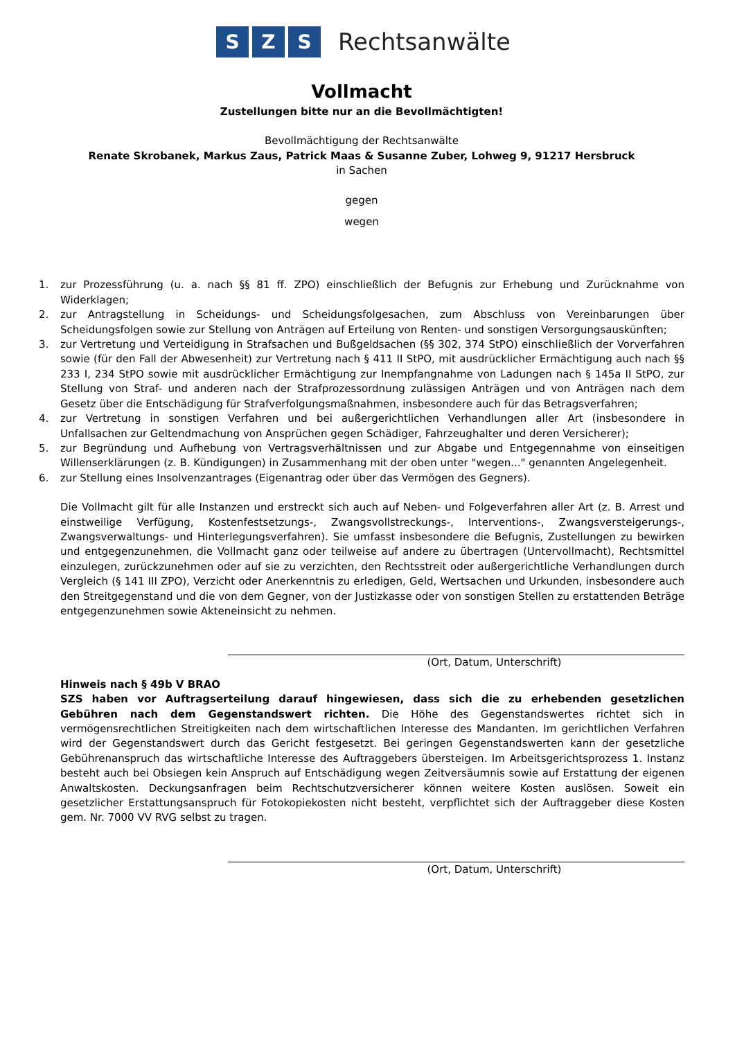S Z S Rechtsanwälte
Vollmacht
Zustellungen bitte nur an die Bevollmächtigten!
Bevollmächtigung der Rechtsanwälte
Renate Skrobanek, Markus Zaus, Patrick Maas & Susanne Zuber, Lohweg 9, 91217 Hersbruck
in Sachen
gegen
wegen
1. zur Prozessführung (u. a. nach §§ 81 ff. ZPO) einschließlich der Befugnis zur Erhebung und Zurücknahme von Widerklagen;
2. zur Antragstellung in Scheidungs- und Scheidungsfolgesachen, zum Abschluss von Vereinbarungen über Scheidungsfolgen sowie zur Stellung von Anträgen auf Erteilung von Renten- und sonstigen Versorgungsauskünften;
3. zur Vertretung und Verteidigung in Strafsachen und Bußgeldsachen (§§ 302, 374 StPO) einschließlich der Vorverfahren sowie (für den Fall der Abwesenheit) zur Vertretung nach § 411 II StPO, mit ausdrücklicher Ermächtigung auch nach §§ 233 I, 234 StPO sowie mit ausdrücklicher Ermächtigung zur Inempfangnahme von Ladungen nach § 145a II StPO, zur Stellung von Straf- und anderen nach der Strafprozessordnung zulässigen Anträgen und von Anträgen nach dem Gesetz über die Entschädigung für Strafverfolgungsmaßnahmen, insbesondere auch für das Betragsverfahren;
4. zur Vertretung in sonstigen Verfahren und bei außergerichtlichen Verhandlungen aller Art (insbesondere in Unfallsachen zur Geltendmachung von Ansprüchen gegen Schädiger, Fahrzeughalter und deren Versicherer);
5. zur Begründung und Aufhebung von Vertragsverhältnissen und zur Abgabe und Entgegennahme von einseitigen Willenserklärungen (z. B. Kündigungen) in Zusammenhang mit der oben unter "wegen..." genannten Angelegenheit.
6. zur Stellung eines Insolvenzantrages (Eigenantrag oder über das Vermögen des Gegners).
Die Vollmacht gilt für alle Instanzen und erstreckt sich auch auf Neben- und Folgeverfahren aller Art (z. B. Arrest und einstweilige Verfügung, Kostenfestsetzungs-, Zwangsvollstreckungs-, Interventions-, Zwangsversteigerungs-, Zwangsverwaltungs- und Hinterlegungsverfahren). Sie umfasst insbesondere die Befugnis, Zustellungen zu bewirken und entgegenzunehmen, die Vollmacht ganz oder teilweise auf andere zu übertragen (Untervollmacht), Rechtsmittel einzulegen, zurückzunehmen oder auf sie zu verzichten, den Rechtsstreit oder außergerichtliche Verhandlungen durch Vergleich (§ 141 III ZPO), Verzicht oder Anerkenntnis zu erledigen, Geld, Wertsachen und Urkunden, insbesondere auch den Streitgegenstand und die von dem Gegner, von der Justizkasse oder von sonstigen Stellen zu erstattenden Beträge entgegenzunehmen sowie Akteneinsicht zu nehmen.
(Ort, Datum, Unterschrift)
Hinweis nach § 49b V BRAO
SZS haben vor Auftragserteilung darauf hingewiesen, dass sich die zu erhebenden gesetzlichen Gebühren nach dem Gegenstandswert richten. Die Höhe des Gegenstandswertes richtet sich in vermögensrechtlichen Streitigkeiten nach dem wirtschaftlichen Interesse des Mandanten. Im gerichtlichen Verfahren wird der Gegenstandswert durch das Gericht festgesetzt. Bei geringen Gegenstandswerten kann der gesetzliche Gebührenanspruch das wirtschaftliche Interesse des Auftraggebers übersteigen. Im Arbeitsgerichtsprozess 1. Instanz besteht auch bei Obsiegen kein Anspruch auf Entschädigung wegen Zeitversäumnis sowie auf Erstattung der eigenen Anwaltskosten. Deckungsanfragen beim Rechtschutzversicherer können weitere Kosten auslösen. Soweit ein gesetzlicher Erstattungsanspruch für Fotokopiekosten nicht besteht, verpflichtet sich der Auftraggeber diese Kosten gem. Nr. 7000 VV RVG selbst zu tragen.
(Ort, Datum, Unterschrift)